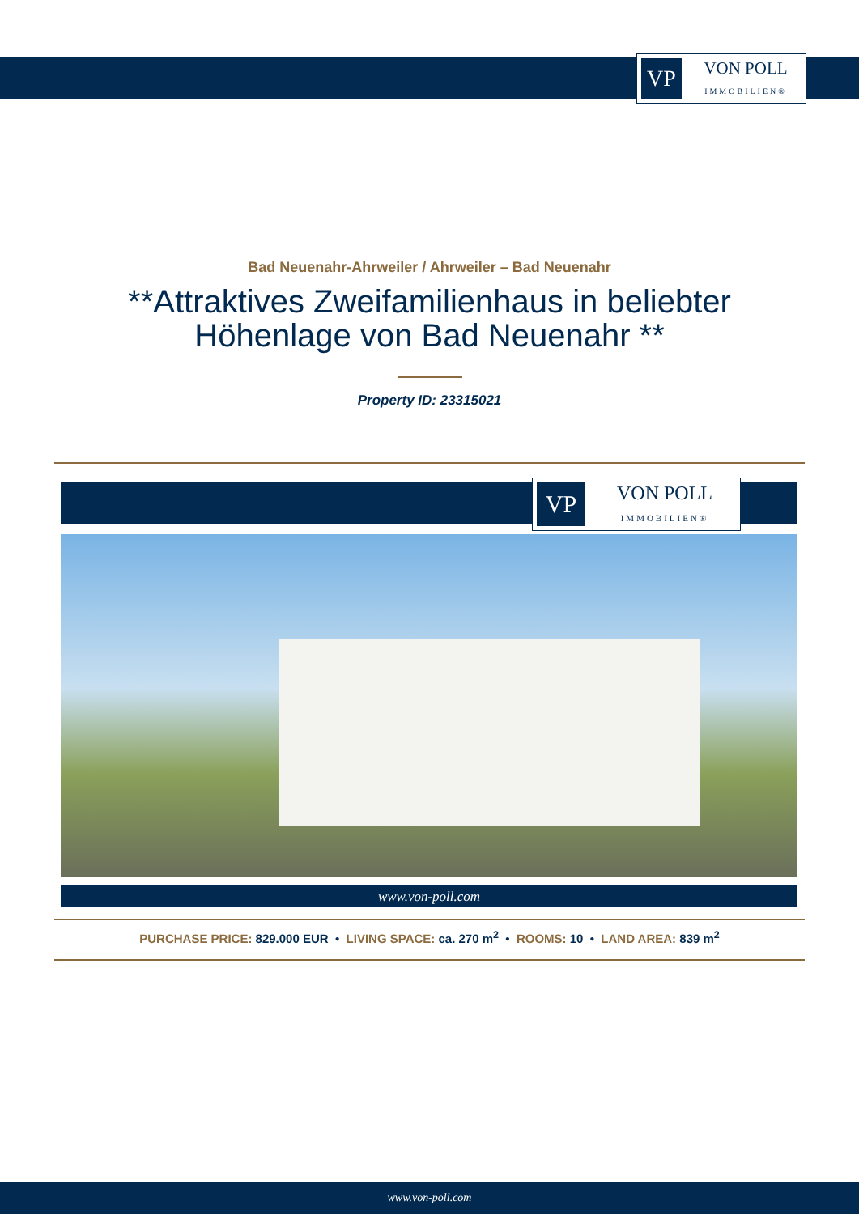VP
VON POLL
IMMOBILIEN®
Bad Neuenahr-Ahrweiler / Ahrweiler – Bad Neuenahr
**Attraktives Zweifamilienhaus in beliebter
Höhenlage von Bad Neuenahr **
Property ID: 23315021
VP
VON POLL
IMMOBILIEN®
www.von-poll.com
PURCHASE PRICE: 829.000 EUR • LIVING SPACE: ca. 270 m<sup>2</sup> • ROOMS: 10 • LAND AREA: 839 m<sup>2</sup>
www.von-poll.com